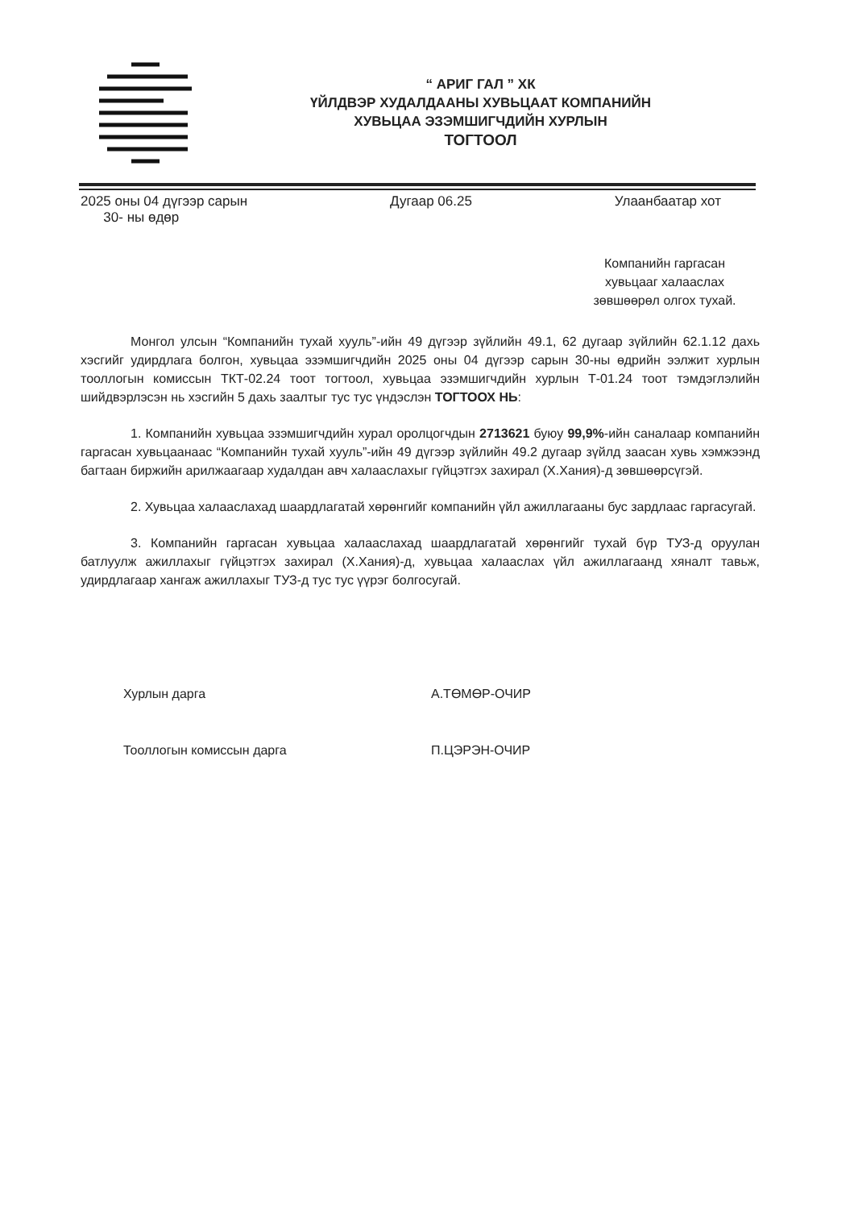“ АРИГ ГАЛ ” ХК
ҮЙЛДВЭР ХУДАЛДААНЫ ХУВЬЦААТ КОМПАНИЙН
ХУВЬЦАА ЭЗЭМШИГЧДИЙН ХУРЛЫН
ТОГТООЛ
2025 оны 04 дүгээр сарын
30- ны өдөр
Дугаар 06.25 Улаанбаатар хот
Компанийн гаргасан хувьцааг халааслах зөвшөөрөл олгох тухай.
Монгол улсын “Компанийн тухай хууль”-ийн 49 дүгээр зүйлийн 49.1, 62 дугаар зүйлийн 62.1.12 дахь хэсгийг удирдлага болгон, хувьцаа эзэмшигчдийн 2025 оны 04 дүгээр сарын 30-ны өдрийн ээлжит хурлын тооллогын комиссын ТКТ-02.24 тоот тогтоол, хувьцаа эзэмшигчдийн хурлын Т-01.24 тоот тэмдэглэлийн шийдвэрлэсэн нь хэсгийн 5 дахь заалтыг тус тус үндэслэн ТОГТООХ НЬ:
1. Компанийн хувьцаа эзэмшигчдийн хурал оролцогчдын 2713621 буюу 99,9%-ийн саналаар компанийн гаргасан хувьцаанаас “Компанийн тухай хууль”-ийн 49 дүгээр зүйлийн 49.2 дугаар зүйлд заасан хувь хэмжээнд багтаан биржийн арилжаагаар худалдан авч халааслахыг гүйцэтгэх захирал (Х.Хания)-д зөвшөөрсүгэй.
2. Хувьцаа халааслахад шаардлагатай хөрөнгийг компанийн үйл ажиллагааны бус зардлаас гаргасугай.
3. Компанийн гаргасан хувьцаа халааслахад шаардлагатай хөрөнгийг тухай бүр ТУЗ-д оруулан батлуулж ажиллахыг гүйцэтгэх захирал (Х.Хания)-д, хувьцаа халааслах үйл ажиллагаанд хяналт тавьж, удирдлагаар хангаж ажиллахыг ТУЗ-д тус тус үүрэг болгосугай.
Хурлын дарга А.ТӨМӨР-ОЧИР
Тооллогын комиссын дарга П.ЦЭРЭН-ОЧИР